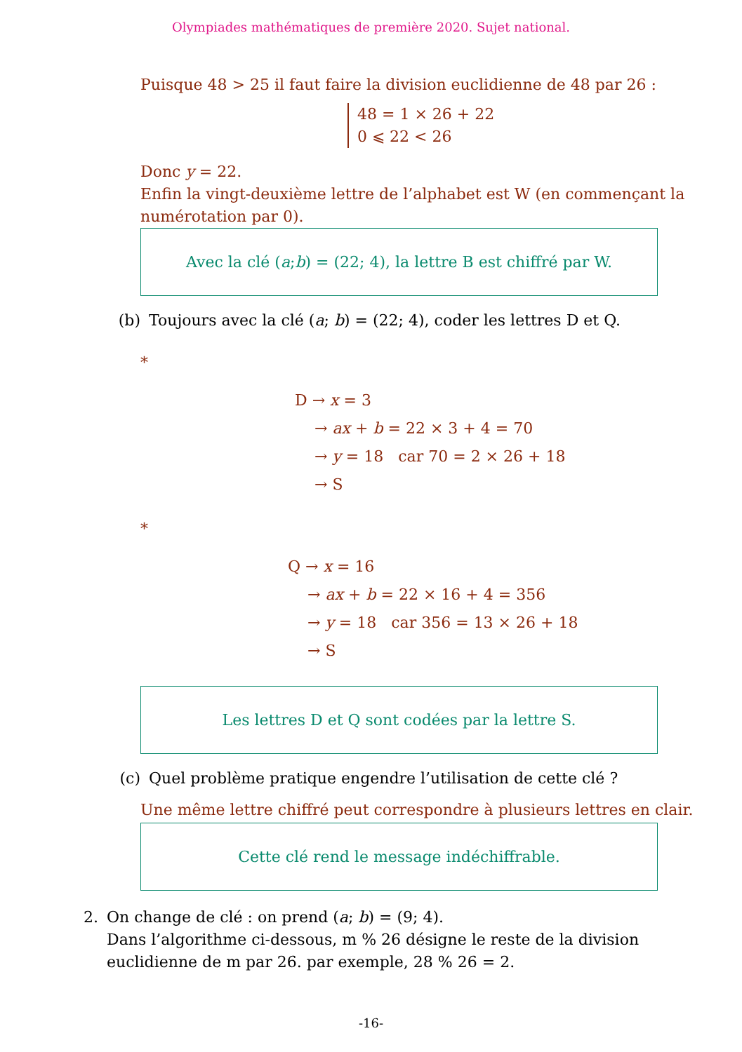Olympiades mathématiques de première 2020. Sujet national.
Puisque 48 > 25 il faut faire la division euclidienne de 48 par 26 :
48 = 1 × 26 + 22
0 ⩽ 22 < 26
Donc y = 22.
Enfin la vingt-deuxième lettre de l’alphabet est W (en commençant la numérotation par 0).
Avec la clé (a; b) = (22; 4), la lettre B est chiffré par W.
(b) Toujours avec la clé (a; b) = (22; 4), coder les lettres D et Q.
*
D → x = 3
→ ax + b = 22 × 3 + 4 = 70
→ y = 18 car 70 = 2 × 26 + 18
→ S
*
Q → x = 16
→ ax + b = 22 × 16 + 4 = 356
→ y = 18 car 356 = 13 × 26 + 18
→ S
Les lettres D et Q sont codées par la lettre S.
(c) Quel problème pratique engendre l’utilisation de cette clé ?
Une même lettre chiffré peut correspondre à plusieurs lettres en clair.
Cette clé rend le message indéchiffrable.
2. On change de clé : on prend (a; b) = (9; 4).
Dans l’algorithme ci-dessous, m % 26 désigne le reste de la division euclidienne de m par 26. par exemple, 28 % 26 = 2.
-16-